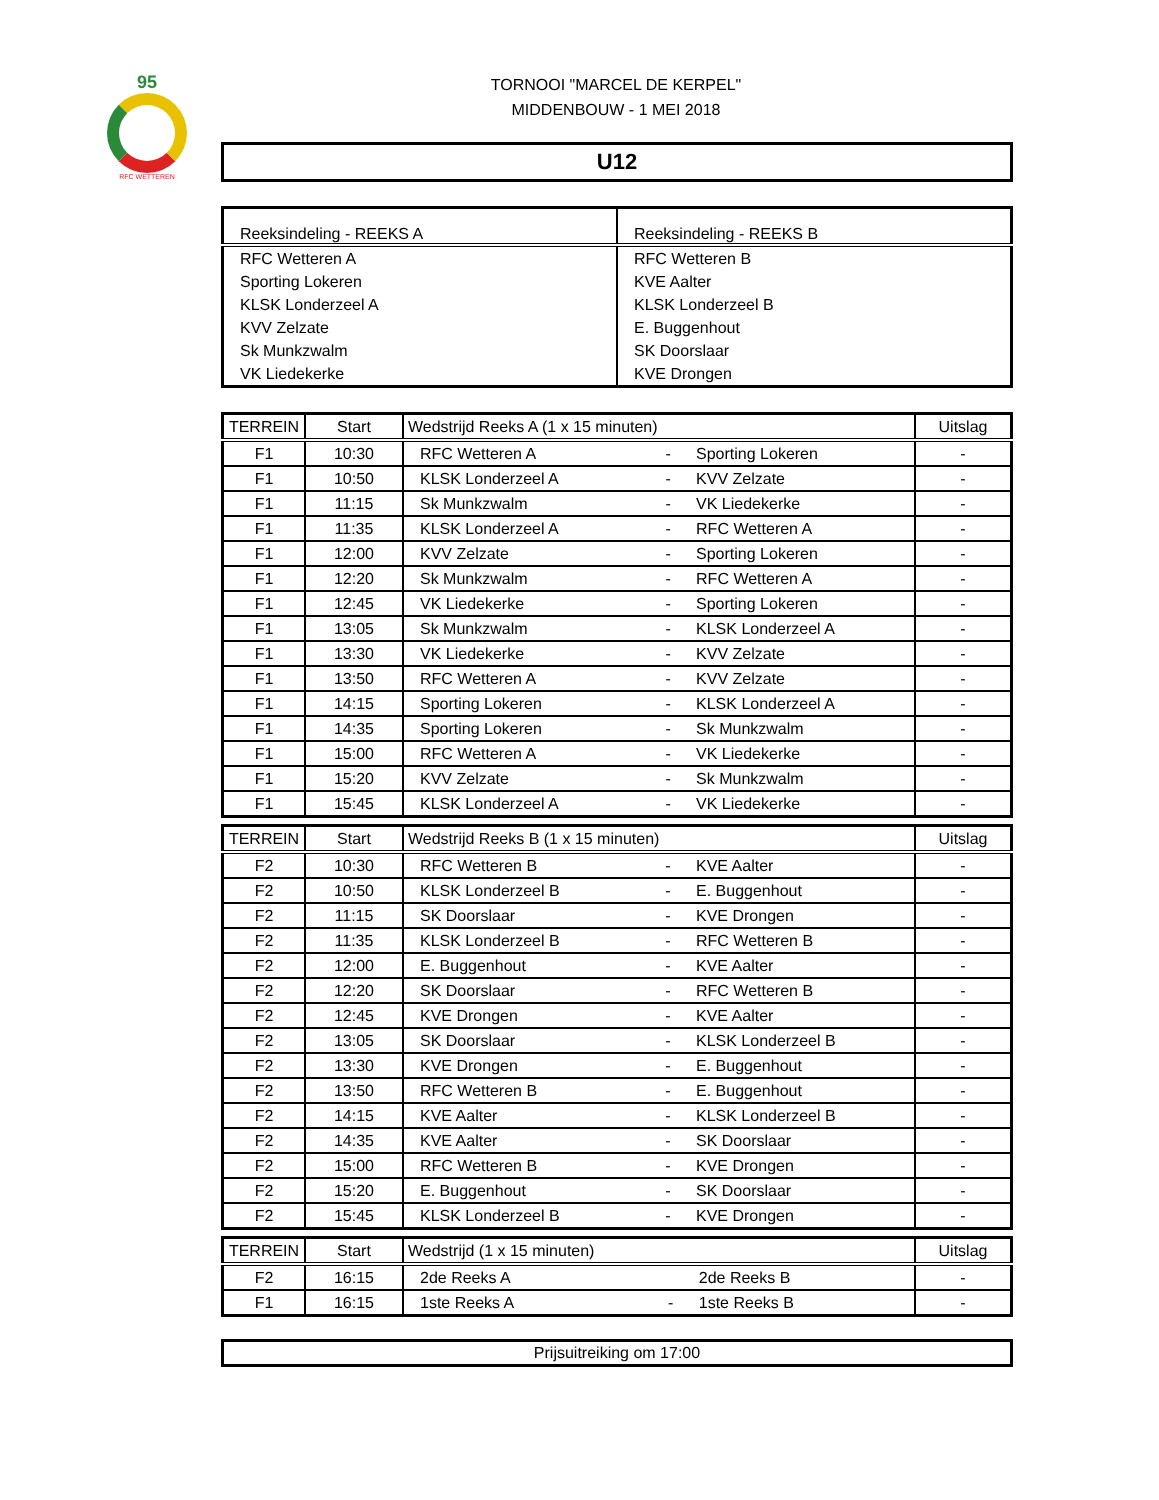95
RFC WETTEREN
TORNOOI "MARCEL DE KERPEL"
MIDDENBOUW - 1 MEI 2018
U12
| Reeksindeling - REEKS A | Reeksindeling - REEKS B |
| --- | --- |
| RFC Wetteren A | RFC Wetteren B |
| Sporting Lokeren | KVE Aalter |
| KLSK Londerzeel A | KLSK Londerzeel B |
| KVV Zelzate | E. Buggenhout |
| Sk Munkzwalm | SK Doorslaar |
| VK Liedekerke | KVE Drongen |
| TERREIN | Start | Wedstrijd Reeks A (1 x 15 minuten) | | | Uitslag |
| --- | --- | --- | --- | --- | --- |
| F1 | 10:30 | RFC Wetteren A | - | Sporting Lokeren | - |
| F1 | 10:50 | KLSK Londerzeel A | - | KVV Zelzate | - |
| F1 | 11:15 | Sk Munkzwalm | - | VK Liedekerke | - |
| F1 | 11:35 | KLSK Londerzeel A | - | RFC Wetteren A | - |
| F1 | 12:00 | KVV Zelzate | - | Sporting Lokeren | - |
| F1 | 12:20 | Sk Munkzwalm | - | RFC Wetteren A | - |
| F1 | 12:45 | VK Liedekerke | - | Sporting Lokeren | - |
| F1 | 13:05 | Sk Munkzwalm | - | KLSK Londerzeel A | - |
| F1 | 13:30 | VK Liedekerke | - | KVV Zelzate | - |
| F1 | 13:50 | RFC Wetteren A | - | KVV Zelzate | - |
| F1 | 14:15 | Sporting Lokeren | - | KLSK Londerzeel A | - |
| F1 | 14:35 | Sporting Lokeren | - | Sk Munkzwalm | - |
| F1 | 15:00 | RFC Wetteren A | - | VK Liedekerke | - |
| F1 | 15:20 | KVV Zelzate | - | Sk Munkzwalm | - |
| F1 | 15:45 | KLSK Londerzeel A | - | VK Liedekerke | - |
| TERREIN | Start | Wedstrijd Reeks B (1 x 15 minuten) | | | Uitslag |
| --- | --- | --- | --- | --- | --- |
| F2 | 10:30 | RFC Wetteren B | - | KVE Aalter | - |
| F2 | 10:50 | KLSK Londerzeel B | - | E. Buggenhout | - |
| F2 | 11:15 | SK Doorslaar | - | KVE Drongen | - |
| F2 | 11:35 | KLSK Londerzeel B | - | RFC Wetteren B | - |
| F2 | 12:00 | E. Buggenhout | - | KVE Aalter | - |
| F2 | 12:20 | SK Doorslaar | - | RFC Wetteren B | - |
| F2 | 12:45 | KVE Drongen | - | KVE Aalter | - |
| F2 | 13:05 | SK Doorslaar | - | KLSK Londerzeel B | - |
| F2 | 13:30 | KVE Drongen | - | E. Buggenhout | - |
| F2 | 13:50 | RFC Wetteren B | - | E. Buggenhout | - |
| F2 | 14:15 | KVE Aalter | - | KLSK Londerzeel B | - |
| F2 | 14:35 | KVE Aalter | - | SK Doorslaar | - |
| F2 | 15:00 | RFC Wetteren B | - | KVE Drongen | - |
| F2 | 15:20 | E. Buggenhout | - | SK Doorslaar | - |
| F2 | 15:45 | KLSK Londerzeel B | - | KVE Drongen | - |
| TERREIN | Start | Wedstrijd (1 x 15 minuten) | | | Uitslag |
| --- | --- | --- | --- | --- | --- |
| F2 | 16:15 | 2de Reeks A | | 2de Reeks B | - |
| F1 | 16:15 | 1ste Reeks A | - | 1ste Reeks B | - |
Prijsuitreiking om 17:00